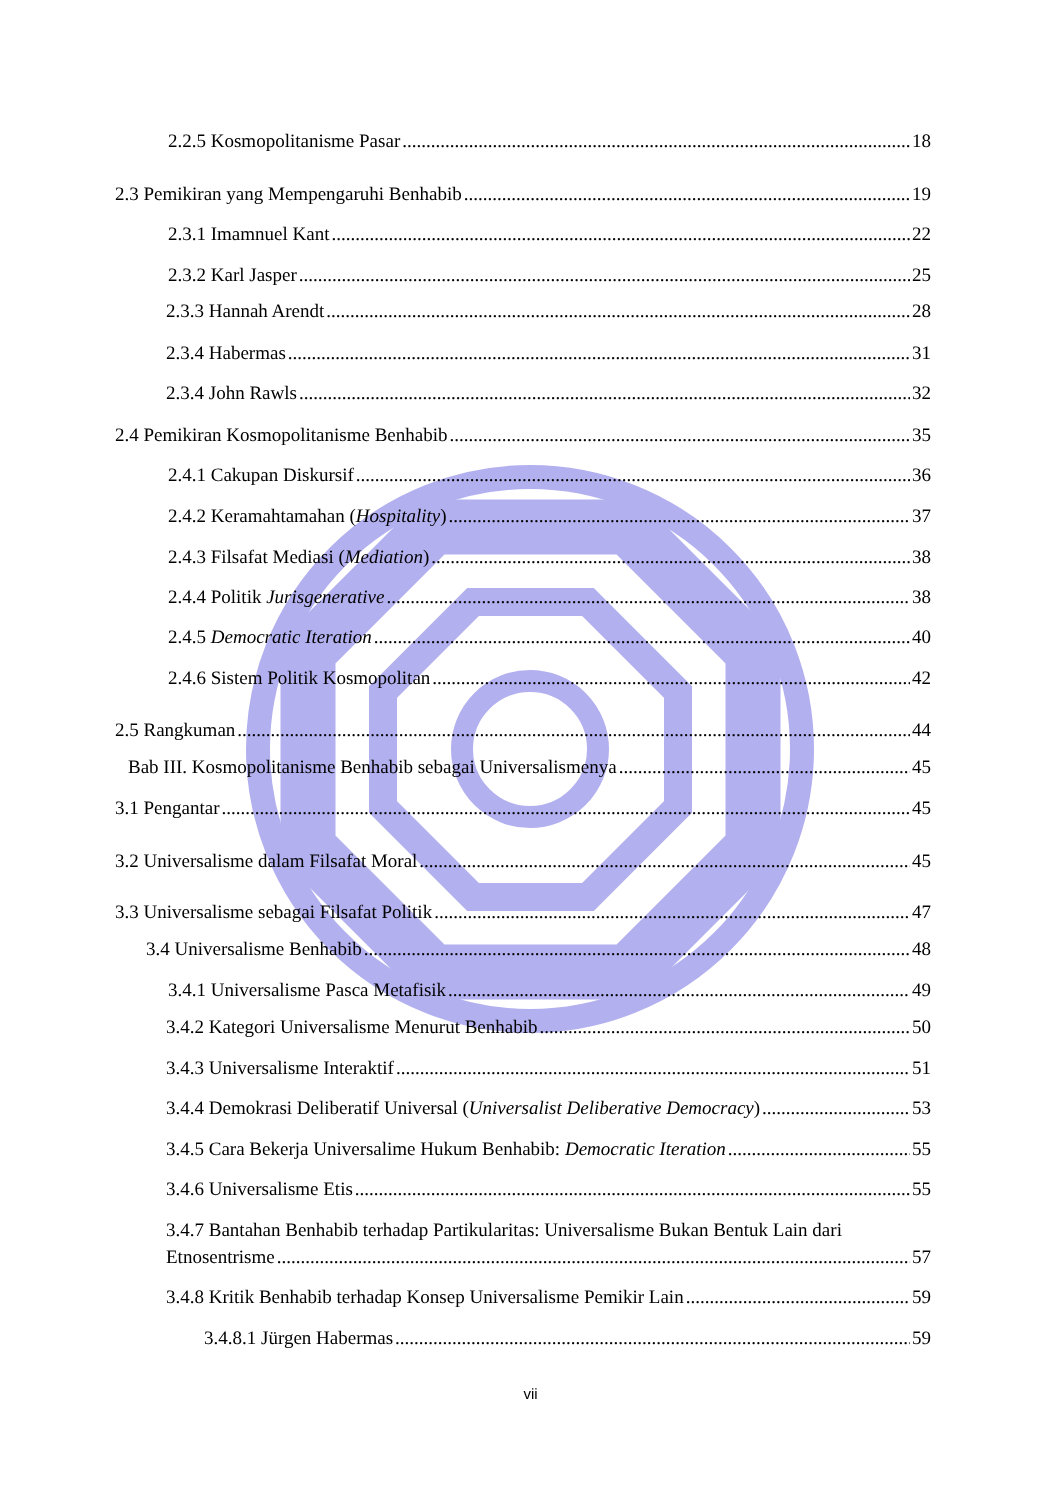2.2.5 Kosmopolitanisme Pasar 18
2.3 Pemikiran yang Mempengaruhi Benhabib 19
2.3.1 Imamnuel Kant 22
2.3.2 Karl Jasper 25
2.3.3 Hannah Arendt 28
2.3.4 Habermas 31
2.3.4 John Rawls 32
2.4 Pemikiran Kosmopolitanisme Benhabib 35
2.4.1 Cakupan Diskursif 36
2.4.2 Keramahtamahan (Hospitality) 37
2.4.3 Filsafat Mediasi (Mediation) 38
2.4.4 Politik Jurisgenerative 38
2.4.5 Democratic Iteration 40
2.4.6 Sistem Politik Kosmopolitan 42
2.5 Rangkuman 44
Bab III. Kosmopolitanisme Benhabib sebagai Universalismenya 45
3.1 Pengantar 45
3.2 Universalisme dalam Filsafat Moral 45
3.3 Universalisme sebagai Filsafat Politik 47
3.4 Universalisme Benhabib 48
3.4.1 Universalisme Pasca Metafisik 49
3.4.2 Kategori Universalisme Menurut Benhabib 50
3.4.3 Universalisme Interaktif 51
3.4.4 Demokrasi Deliberatif Universal (Universalist Deliberative Democracy) 53
3.4.5 Cara Bekerja Universalime Hukum Benhabib: Democratic Iteration 55
3.4.6 Universalisme Etis 55
3.4.7 Bantahan Benhabib terhadap Partikularitas: Universalisme Bukan Bentuk Lain dari
Etnosentrisme 57
3.4.8 Kritik Benhabib terhadap Konsep Universalisme Pemikir Lain 59
3.4.8.1 Jürgen Habermas 59
vii